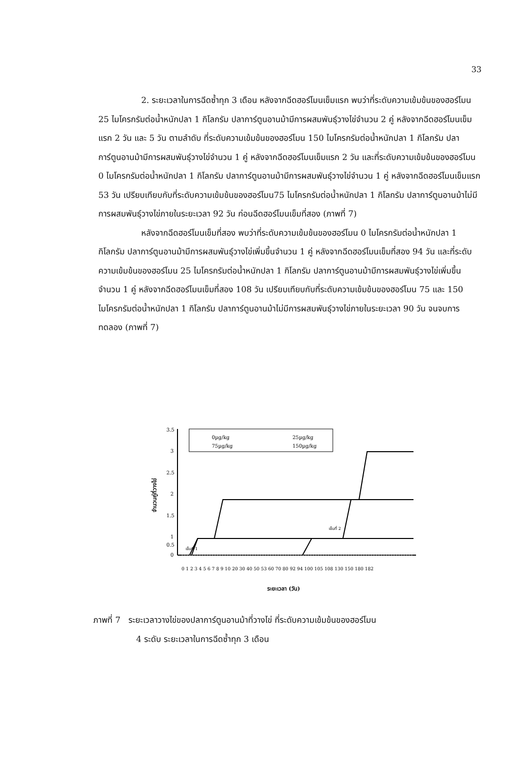33
2. ระยะเวลาในการฉีดซ้ำทุก 3 เดือน หลังจากฉีดฮอร์โมนเข็มแรก พบว่าที่ระดับความเข้มข้นของฮอร์โมน 25 ไมโครกรัมต่อน้ำหนักปลา 1 กิโลกรัม ปลาการ์ตูนอานม้ามีการผสมพันธุ์วางไข่จำนวน 2 คู่ หลังจากฉีดฮอร์โมนเข็มแรก 2 วัน และ 5 วัน ตามลำดับ ที่ระดับความเข้มข้นของฮอร์โมน 150 ไมโครกรัมต่อน้ำหนักปลา 1 กิโลกรัม ปลาการ์ตูนอานม้ามีการผสมพันธุ์วางไข่จำนวน 1 คู่ หลังจากฉีดฮอร์โมนเข็มแรก 2 วัน และที่ระดับความเข้มข้นของฮอร์โมน 0 ไมโครกรัมต่อน้ำหนักปลา 1 กิโลกรัม ปลาการ์ตูนอานม้ามีการผสมพันธุ์วางไข่จำนวน 1 คู่ หลังจากฉีดฮอร์โมนเข็มแรก 53 วัน เปรียบเทียบกับที่ระดับความเข้มข้นของฮอร์โมน75 ไมโครกรัมต่อน้ำหนักปลา 1 กิโลกรัม ปลาการ์ตูนอานม้าไม่มีการผสมพันธุ์วางไข่ภายในระยะเวลา 92 วัน ก่อนฉีดฮอร์โมนเข็มที่สอง (ภาพที่ 7)
หลังจากฉีดฮอร์โมนเข็มที่สอง พบว่าที่ระดับความเข้มข้นของฮอร์โมน 0 ไมโครกรัมต่อน้ำหนักปลา 1 กิโลกรัม ปลาการ์ตูนอานม้ามีการผสมพันธุ์วางไข่เพิ่มขึ้นจำนวน 1 คู่ หลังจากฉีดฮอร์โมนเข็มที่สอง 94 วัน และที่ระดับความเข้มข้นของฮอร์โมน 25 ไมโครกรัมต่อน้ำหนักปลา 1 กิโลกรัม ปลาการ์ตูนอานม้ามีการผสมพันธุ์วางไข่เพิ่มขึ้นจำนวน 1 คู่ หลังจากฉีดฮอร์โมนเข็มที่สอง 108 วัน เปรียบเทียบกับที่ระดับความเข้มข้นของฮอร์โมน 75 และ 150 ไมโครกรัมต่อน้ำหนักปลา 1 กิโลกรัม ปลาการ์ตูนอานม้าไม่มีการผสมพันธุ์วางไข่ภายในระยะเวลา 90 วัน จนจบการทดลอง (ภาพที่ 7)
3.5
3
2.5
2
1.5
1
.
0.5
0
จำนวนคู่ที่วางไข่
0µg/kg
25µg/kg
75µg/kg
150µg/kg
เข็มที่ 1
เข็มที่ 2
0 1 2 3 4 5 6 7 8 9 10 20 30 40 50 53 60 70 80 92 94 100 105 108 130 150 180 182
ระยะเวลา (วัน)
ภาพที่ 7 ระยะเวลาวางไข่ของปลาการ์ตูนอานม้าที่วางไข่ ที่ระดับความเข้มข้นของฮอร์โมน
4 ระดับ ระยะเวลาในการฉีดซ้ำทุก 3 เดือน